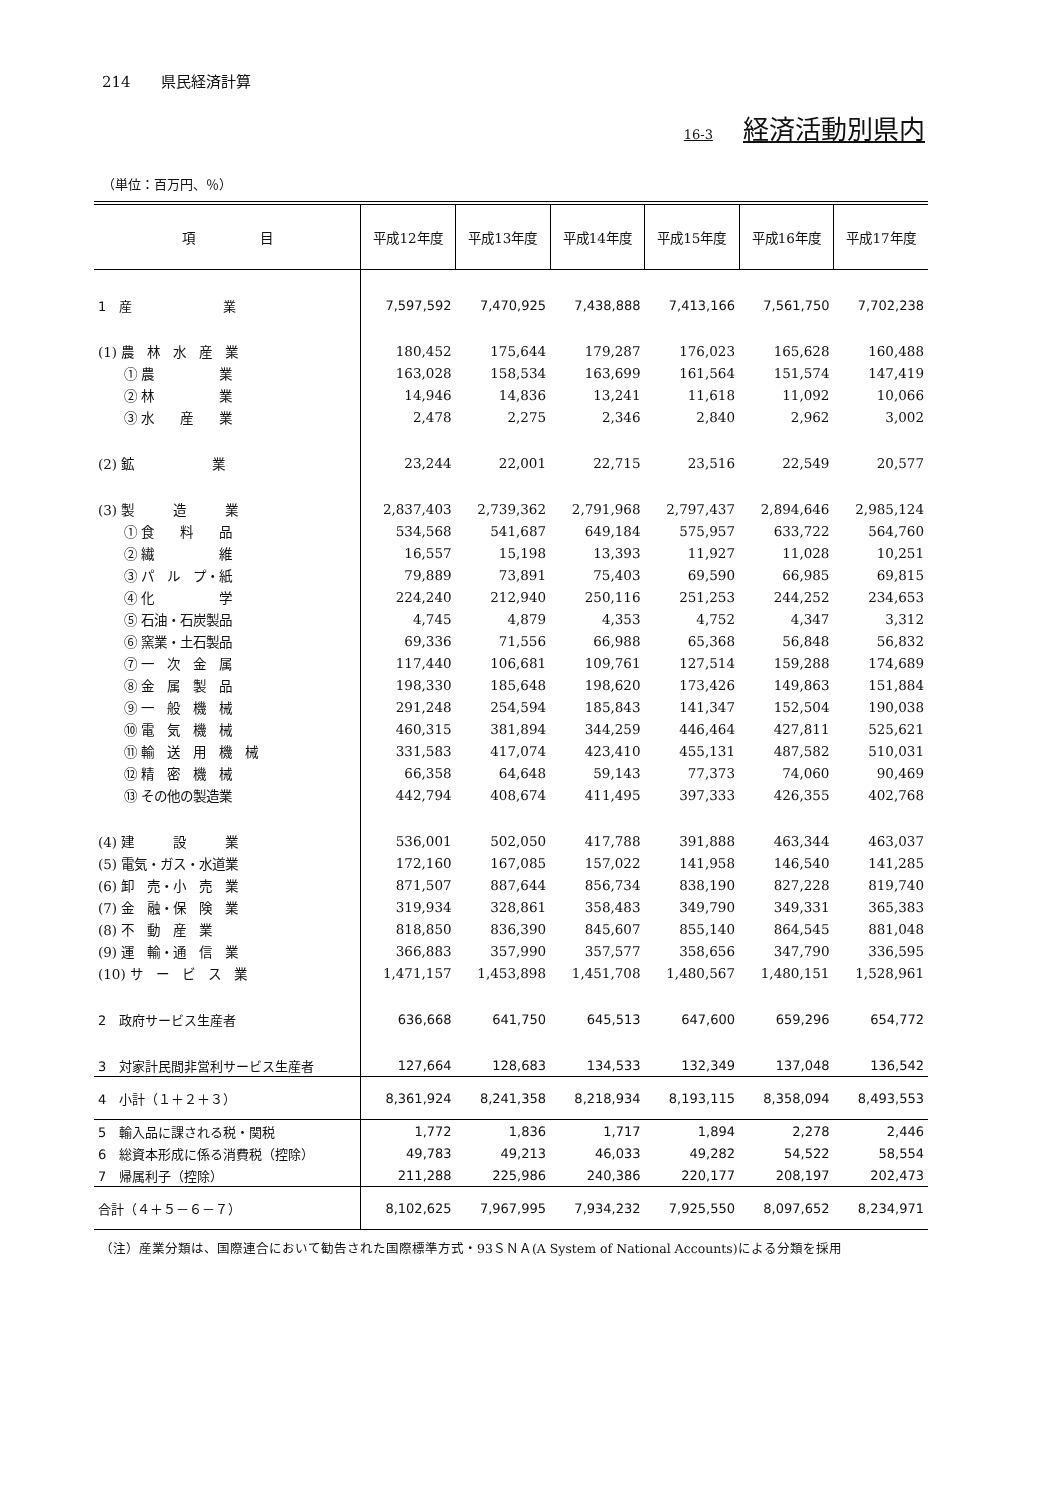214　　県民経済計算
16-3 経済活動別県内
（単位：百万円、％）
| 項 目 | 平成12年度 | 平成13年度 | 平成14年度 | 平成15年度 | 平成16年度 | 平成17年度 |
| --- | --- | --- | --- | --- | --- | --- |
| 1 産 業 | 7,597,592 | 7,470,925 | 7,438,888 | 7,413,166 | 7,561,750 | 7,702,238 |
| (1) 農 林 水 産 業 | 180,452 | 175,644 | 179,287 | 176,023 | 165,628 | 160,488 |
| ① 農 業 | 163,028 | 158,534 | 163,699 | 161,564 | 151,574 | 147,419 |
| ② 林 業 | 14,946 | 14,836 | 13,241 | 11,618 | 11,092 | 10,066 |
| ③ 水 産 業 | 2,478 | 2,275 | 2,346 | 2,840 | 2,962 | 3,002 |
| (2) 鉱 業 | 23,244 | 22,001 | 22,715 | 23,516 | 22,549 | 20,577 |
| (3) 製 造 業 | 2,837,403 | 2,739,362 | 2,791,968 | 2,797,437 | 2,894,646 | 2,985,124 |
| ① 食 料 品 | 534,568 | 541,687 | 649,184 | 575,957 | 633,722 | 564,760 |
| ② 繊 維 | 16,557 | 15,198 | 13,393 | 11,927 | 11,028 | 10,251 |
| ③ パ ル プ・紙 | 79,889 | 73,891 | 75,403 | 69,590 | 66,985 | 69,815 |
| ④ 化 学 | 224,240 | 212,940 | 250,116 | 251,253 | 244,252 | 234,653 |
| ⑤ 石油・石炭製品 | 4,745 | 4,879 | 4,353 | 4,752 | 4,347 | 3,312 |
| ⑥ 窯業・土石製品 | 69,336 | 71,556 | 66,988 | 65,368 | 56,848 | 56,832 |
| ⑦ 一 次 金 属 | 117,440 | 106,681 | 109,761 | 127,514 | 159,288 | 174,689 |
| ⑧ 金 属 製 品 | 198,330 | 185,648 | 198,620 | 173,426 | 149,863 | 151,884 |
| ⑨ 一 般 機 械 | 291,248 | 254,594 | 185,843 | 141,347 | 152,504 | 190,038 |
| ⑩ 電 気 機 械 | 460,315 | 381,894 | 344,259 | 446,464 | 427,811 | 525,621 |
| ⑪ 輸 送 用 機 械 | 331,583 | 417,074 | 423,410 | 455,131 | 487,582 | 510,031 |
| ⑫ 精 密 機 械 | 66,358 | 64,648 | 59,143 | 77,373 | 74,060 | 90,469 |
| ⑬ その他の製造業 | 442,794 | 408,674 | 411,495 | 397,333 | 426,355 | 402,768 |
| (4) 建 設 業 | 536,001 | 502,050 | 417,788 | 391,888 | 463,344 | 463,037 |
| (5) 電気・ガス・水道業 | 172,160 | 167,085 | 157,022 | 141,958 | 146,540 | 141,285 |
| (6) 卸 売・小 売 業 | 871,507 | 887,644 | 856,734 | 838,190 | 827,228 | 819,740 |
| (7) 金 融・保 険 業 | 319,934 | 328,861 | 358,483 | 349,790 | 349,331 | 365,383 |
| (8) 不 動 産 業 | 818,850 | 836,390 | 845,607 | 855,140 | 864,545 | 881,048 |
| (9) 運 輸・通 信 業 | 366,883 | 357,990 | 357,577 | 358,656 | 347,790 | 336,595 |
| (10) サ ー ビ ス 業 | 1,471,157 | 1,453,898 | 1,451,708 | 1,480,567 | 1,480,151 | 1,528,961 |
| 2 政府サービス生産者 | 636,668 | 641,750 | 645,513 | 647,600 | 659,296 | 654,772 |
| 3 対家計民間非営利サービス生産者 | 127,664 | 128,683 | 134,533 | 132,349 | 137,048 | 136,542 |
| 4 小計（１＋２＋３） | 8,361,924 | 8,241,358 | 8,218,934 | 8,193,115 | 8,358,094 | 8,493,553 |
| 5 輸入品に課される税・関税 | 1,772 | 1,836 | 1,717 | 1,894 | 2,278 | 2,446 |
| 6 総資本形成に係る消費税（控除） | 49,783 | 49,213 | 46,033 | 49,282 | 54,522 | 58,554 |
| 7 帰属利子（控除） | 211,288 | 225,986 | 240,386 | 220,177 | 208,197 | 202,473 |
| 合計（４＋５－６－７） | 8,102,625 | 7,967,995 | 7,934,232 | 7,925,550 | 8,097,652 | 8,234,971 |
（注）産業分類は、国際連合において勧告された国際標準方式・93ＳＮＡ(A System of National Accounts)による分類を採用